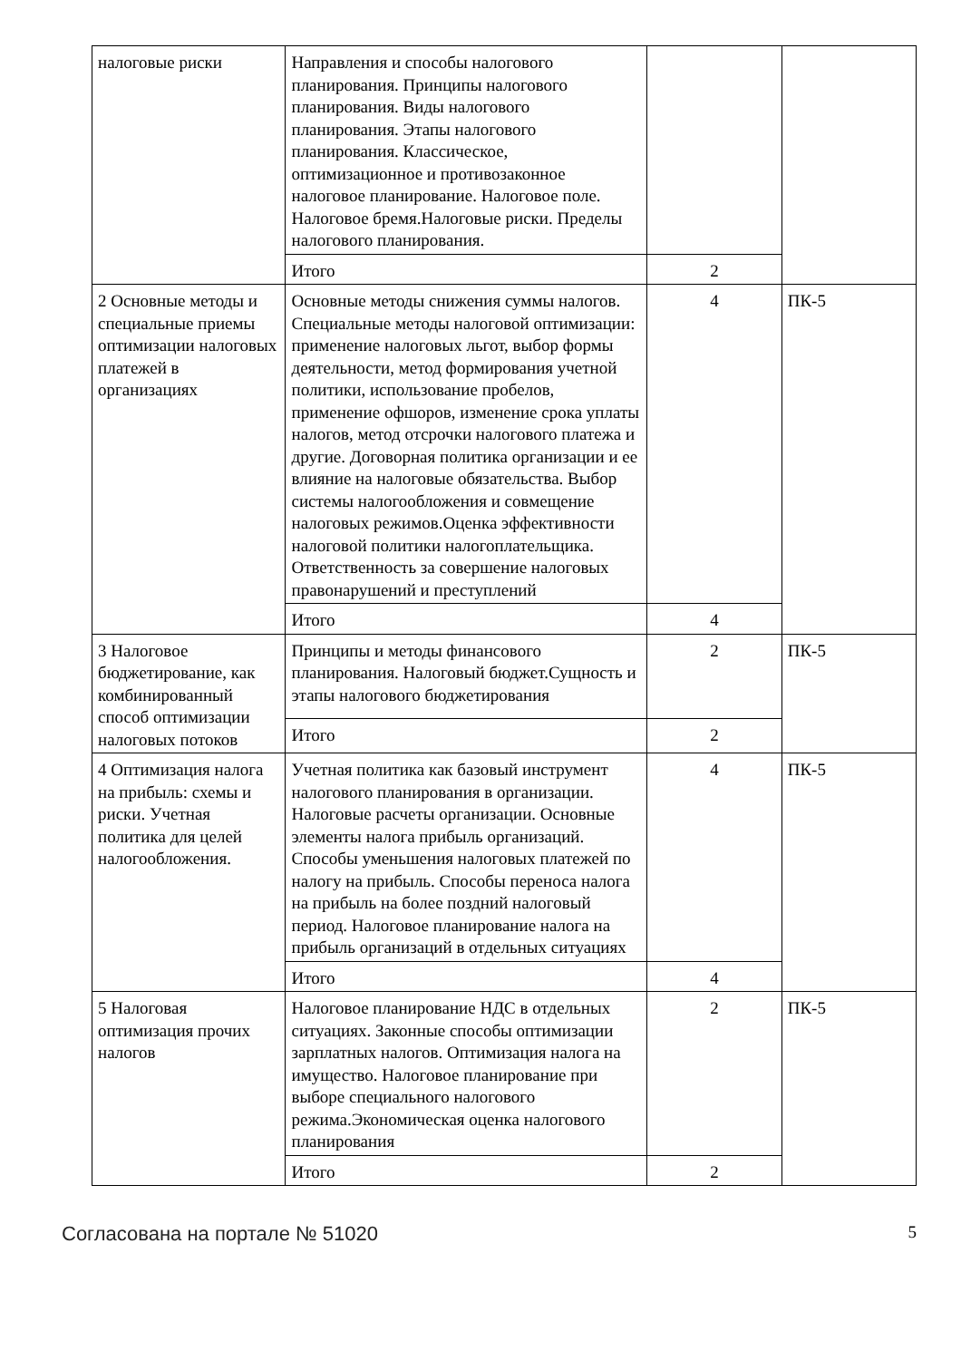| налоговые риски | Направления и способы налогового планирования. Принципы налогового планирования. Виды налогового планирования. Этапы налогового планирования. Классическое, оптимизационное и противозаконное налоговое планирование. Налоговое поле. Налоговое бремя.Налоговые риски. Пределы налогового планирования. | | |
| | Итого | 2 | |
| 2 Основные методы и специальные приемы оптимизации налоговых платежей в организациях | Основные методы снижения суммы налогов. Специальные методы налоговой оптимизации: применение налоговых льгот, выбор формы деятельности, метод формирования учетной политики, использование пробелов, применение офшоров, изменение срока уплаты налогов, метод отсрочки налогового платежа и другие. Договорная политика организации и ее влияние на налоговые обязательства. Выбор системы налогообложения и совмещение налоговых режимов.Оценка эффективности налоговой политики налогоплательщика. Ответственность за совершение налоговых правонарушений и преступлений | 4 | ПК-5 |
| | Итого | 4 | |
| 3 Налоговое бюджетирование, как комбинированный способ оптимизации налоговых потоков | Принципы и методы финансового планирования. Налоговый бюджет.Сущность и этапы налогового бюджетирования | 2 | ПК-5 |
| | Итого | 2 | |
| 4 Оптимизация налога на прибыль: схемы и риски. Учетная политика для целей налогообложения. | Учетная политика как базовый инструмент налогового планирования в организации. Налоговые расчеты организации. Основные элементы налога прибыль организаций. Способы уменьшения налоговых платежей по налогу на прибыль. Способы переноса налога на прибыль на более поздний налоговый период. Налоговое планирование налога на прибыль организаций в отдельных ситуациях | 4 | ПК-5 |
| | Итого | 4 | |
| 5 Налоговая оптимизация прочих налогов | Налоговое планирование НДС в отдельных ситуациях. Законные способы оптимизации зарплатных налогов. Оптимизация налога на имущество. Налоговое планирование при выборе специального налогового режима.Экономическая оценка налогового планирования | 2 | ПК-5 |
| | Итого | 2 | |
Согласована на портале № 51020 5